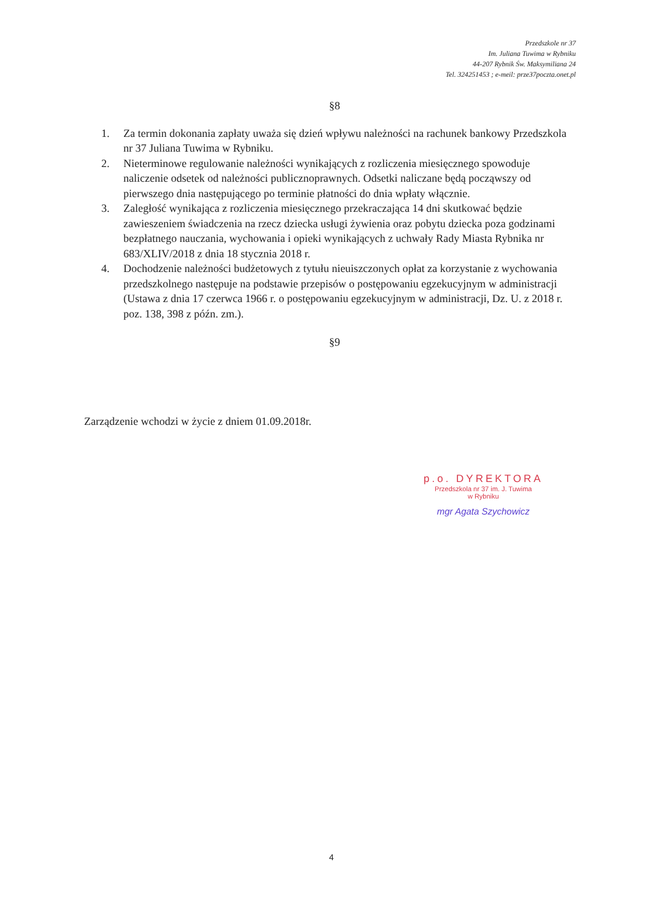Przedszkole nr 37
Im. Juliana Tuwima w Rybniku
44-207 Rybnik Św. Maksymiliana 24
Tel. 324251453 ; e-meil: prze37poczta.onet.pl
§8
1. Za termin dokonania zapłaty uważa się dzień wpływu należności na rachunek bankowy Przedszkola nr 37 Juliana Tuwima w Rybniku.
2. Nieterminowe regulowanie należności wynikających z rozliczenia miesięcznego spowoduje naliczenie odsetek od należności publicznoprawnych. Odsetki naliczane będą począwszy od pierwszego dnia następującego po terminie płatności do dnia wpłaty włącznie.
3. Zaległość wynikająca z rozliczenia miesięcznego przekraczająca 14 dni skutkować będzie zawieszeniem świadczenia na rzecz dziecka usługi żywienia oraz pobytu dziecka poza godzinami bezpłatnego nauczania, wychowania i opieki wynikających z uchwały Rady Miasta Rybnika nr 683/XLIV/2018 z dnia 18 stycznia 2018 r.
4. Dochodzenie należności budżetowych z tytułu nieuiszczonych opłat za korzystanie z wychowania przedszkolnego następuje na podstawie przepisów o postępowaniu egzekucyjnym w administracji (Ustawa z dnia 17 czerwca 1966 r. o postępowaniu egzekucyjnym w administracji, Dz. U. z 2018 r. poz. 138, 398 z późn. zm.).
§9
Zarządzenie wchodzi w życie z dniem 01.09.2018r.
p.o. DYREKTORA
Przedszkola nr 37 im. J. Tuwima
w Rybniku
mgr Agata Szychowicz
4